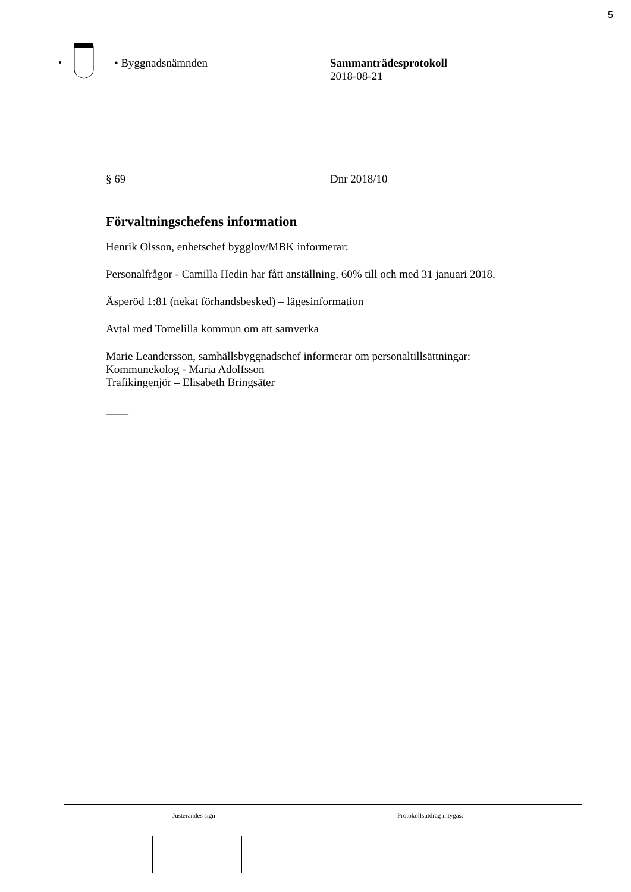5
• Byggnadsnämnden Sammanträdesprotokoll
2018-08-21
§ 69 Dnr 2018/10
Förvaltningschefens information
Henrik Olsson, enhetschef bygglov/MBK informerar:
Personalfrågor - Camilla Hedin har fått anställning, 60% till och med 31 januari 2018.
Äsperöd 1:81 (nekat förhandsbesked) – lägesinformation
Avtal med Tomelilla kommun om att samverka
Marie Leandersson, samhällsbyggnadschef informerar om personaltillsättningar:
Kommunekolog - Maria Adolfsson
Trafikingenjör – Elisabeth Bringsäter
____
Justerandes sign Protokollsutdrag intygas: